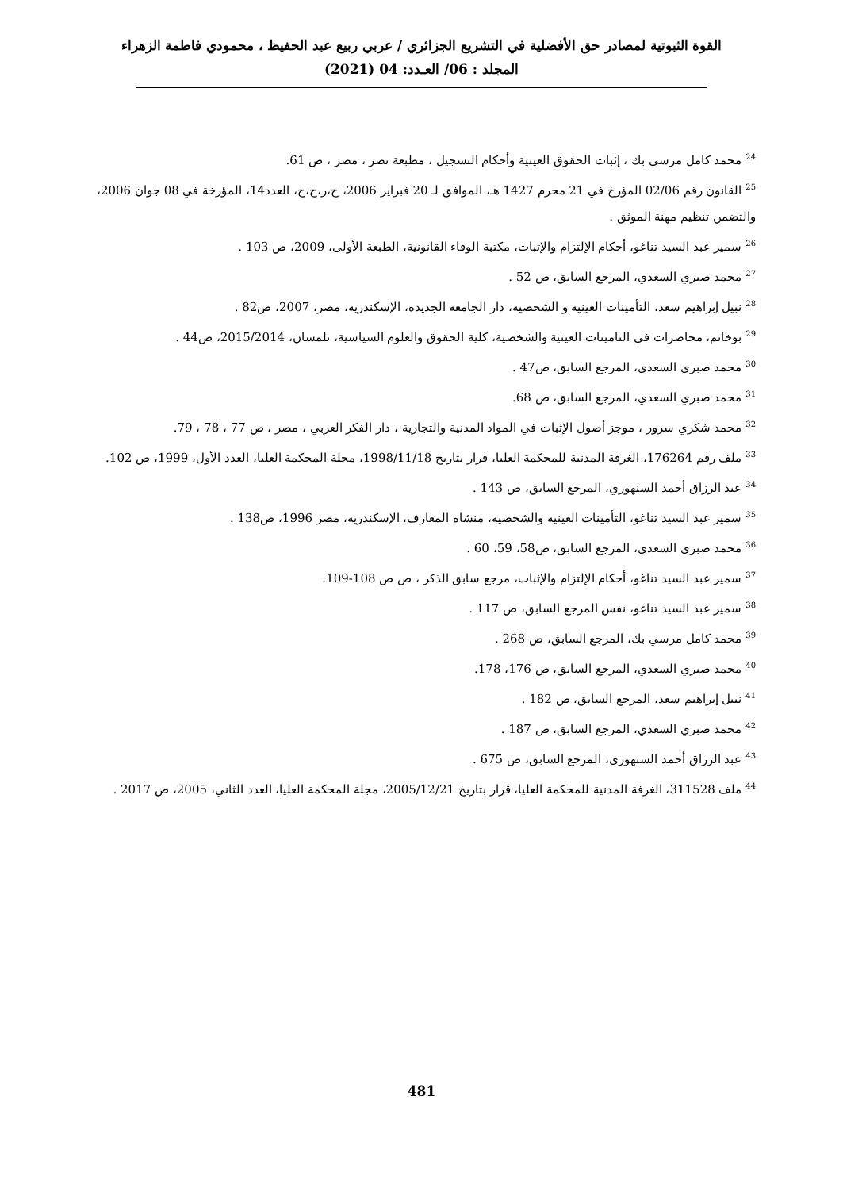القوة الثبوتية لمصادر حق الأفضلية في التشريع الجزائري / عربي ربيع عبد الحفيظ ، محمودي فاطمة الزهراء
المجلد : 06/ العـدد: 04 (2021)
<sup>24</sup> محمد كامل مرسي بك ، إثبات الحقوق العينية وأحكام التسجيل ، مطبعة نصر ، مصر ، ص 61.
<sup>25</sup> القانون رقم 02/06 المؤرخ في 21 محرم 1427 هـ، الموافق لـ 20 فبراير 2006، ج،ر،ج،ج، العدد14، المؤرخة في 08 جوان 2006، والتضمن تنظيم مهنة الموثق .
<sup>26</sup> سمير عبد السيد تناغو، أحكام الإلتزام والإثبات، مكتبة الوفاء القانونية، الطبعة الأولى، 2009، ص 103 .
<sup>27</sup> محمد صبري السعدي، المرجع السابق، ص 52 .
<sup>28</sup> نبيل إبراهيم سعد، التأمينات العينية و الشخصية، دار الجامعة الجديدة، الإسكندرية، مصر، 2007، ص82 .
<sup>29</sup> بوخاتم، محاضرات في التامينات العينية والشخصية، كلية الحقوق والعلوم السياسية، تلمسان، 2015/2014، ص44 .
<sup>30</sup> محمد صبري السعدي، المرجع السابق، ص47 .
<sup>31</sup> محمد صبري السعدي، المرجع السابق، ص 68.
<sup>32</sup> محمد شكري سرور ، موجز أصول الإثبات في المواد المدنية والتجارية ، دار الفكر العربي ، مصر ، ص 77 ، 78 ، 79.
<sup>33</sup> ملف رقم 176264، الغرفة المدنية للمحكمة العليا، قرار بتاريخ 1998/11/18، مجلة المحكمة العليا، العدد الأول، 1999، ص 102.
<sup>34</sup> عبد الرزاق أحمد السنهوري، المرجع السابق، ص 143 .
<sup>35</sup> سمير عبد السيد تناغو، التأمينات العينية والشخصية، منشاة المعارف، الإسكندرية، مصر 1996، ص138 .
<sup>36</sup> محمد صبري السعدي، المرجع السابق، ص58، 59، 60 .
<sup>37</sup> سمير عبد السيد تناغو، أحكام الإلتزام والإثبات، مرجع سابق الذكر ، ص ص 108-109.
<sup>38</sup> سمير عبد السيد تناغو، نفس المرجع السابق، ص 117 .
<sup>39</sup> محمد كامل مرسي بك، المرجع السابق، ص 268 .
<sup>40</sup> محمد صبري السعدي، المرجع السابق، ص 176، 178.
<sup>41</sup> نبيل إبراهيم سعد، المرجع السابق، ص 182 .
<sup>42</sup> محمد صبري السعدي، المرجع السابق، ص 187 .
<sup>43</sup> عبد الرزاق أحمد السنهوري، المرجع السابق، ص 675 .
<sup>44</sup> ملف 311528، الغرفة المدنية للمحكمة العليا، قرار بتاريخ 2005/12/21، مجلة المحكمة العليا، العدد الثاني، 2005، ص 2017 .
481